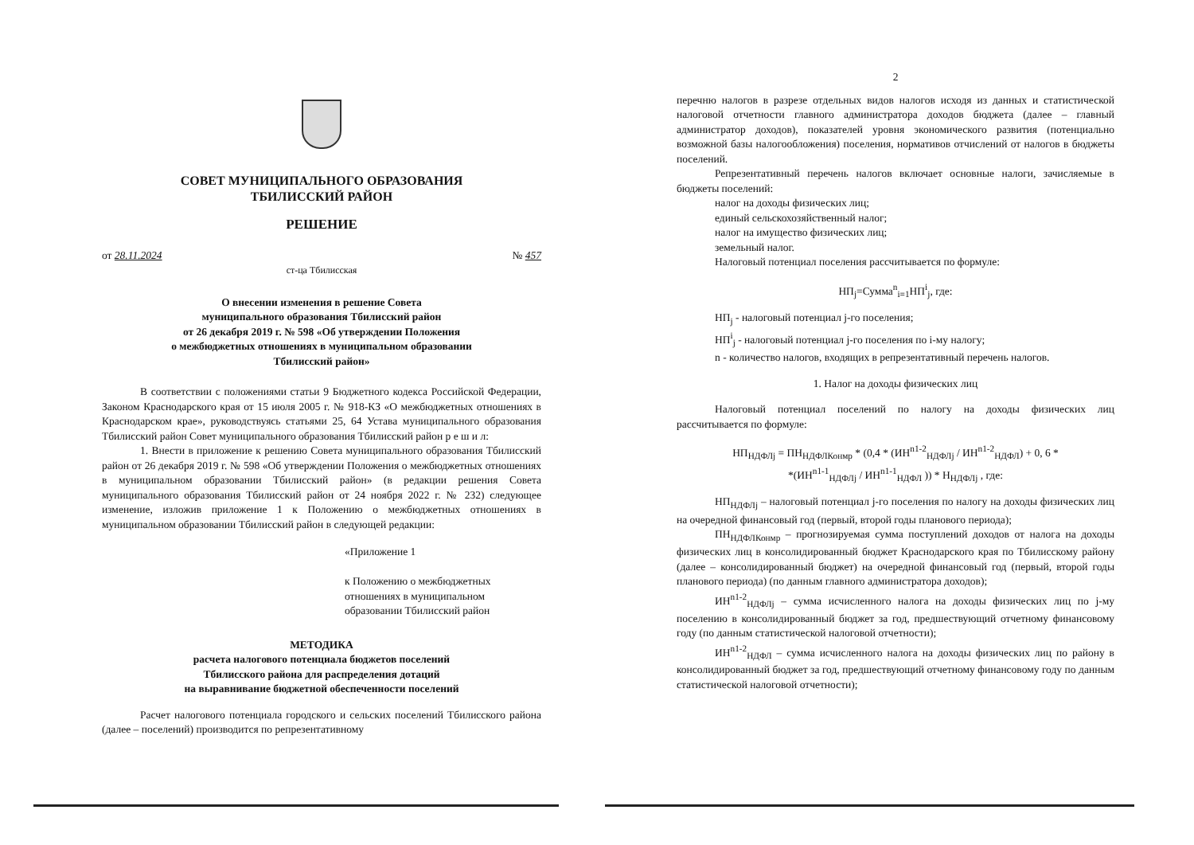СОВЕТ МУНИЦИПАЛЬНОГО ОБРАЗОВАНИЯ
ТБИЛИССКИЙ РАЙОН
РЕШЕНИЕ
от 28.11.2024 № 457
ст-ца Тбилисская
О внесении изменения в решение Совета
муниципального образования Тбилисский район
от 26 декабря 2019 г. № 598 «Об утверждении Положения
о межбюджетных отношениях в муниципальном образовании
Тбилисский район»
В соответствии с положениями статьи 9 Бюджетного кодекса Российской Федерации, Законом Краснодарского края от 15 июля 2005 г. № 918-КЗ «О межбюджетных отношениях в Краснодарском крае», руководствуясь статьями 25, 64 Устава муниципального образования Тбилисский район Совет муниципального образования Тбилисский район р е ш и л:
1. Внести в приложение к решению Совета муниципального образования Тбилисский район от 26 декабря 2019 г. № 598 «Об утверждении Положения о межбюджетных отношениях в муниципальном образовании Тбилисский район» (в редакции решения Совета муниципального образования Тбилисский район от 24 ноября 2022 г. № 232) следующее изменение, изложив приложение 1 к Положению о межбюджетных отношениях в муниципальном образовании Тбилисский район в следующей редакции:
«Приложение 1
к Положению о межбюджетных
отношениях в муниципальном
образовании Тбилисский район
МЕТОДИКА
расчета налогового потенциала бюджетов поселений
Тбилисского района для распределения дотаций
на выравнивание бюджетной обеспеченности поселений
Расчет налогового потенциала городского и сельских поселений Тбилисского района (далее – поселений) производится по репрезентативному
2
перечню налогов в разрезе отдельных видов налогов исходя из данных и статистической налоговой отчетности главного администратора доходов бюджета (далее – главный администратор доходов), показателей уровня экономического развития (потенциально возможной базы налогообложения) поселения, нормативов отчислений от налогов в бюджеты поселений.
Репрезентативный перечень налогов включает основные налоги, зачисляемые в бюджеты поселений:
налог на доходы физических лиц;
единый сельскохозяйственный налог;
налог на имущество физических лиц;
земельный налог.
Налоговый потенциал поселения рассчитывается по формуле:
НП<sub>j</sub>=Сумма<sup>n</sup><sub>i=1</sub>НП<sup>i</sup><sub>j</sub>, где:
НП<sub>j</sub> - налоговый потенциал j-го поселения;
НП<sup>i</sup><sub>j</sub> - налоговый потенциал j-го поселения по i-му налогу;
n - количество налогов, входящих в репрезентативный перечень налогов.
1. Налог на доходы физических лиц
Налоговый потенциал поселений по налогу на доходы физических лиц рассчитывается по формуле:
НП<sub>НДФЛj</sub> = ПН<sub>НДФЛКонмр</sub> * (0,4 * (ИН<sup>n1-2</sup><sub>НДФЛj</sub> / ИН<sup>n1-2</sup><sub>НДФЛ</sub>) + 0, 6 *
*(ИН<sup>n1-1</sup><sub>НДФЛj</sub> / ИН<sup>n1-1</sup><sub>НДФЛ</sub> )) * Н<sub>НДФЛj</sub> , где:
НП<sub>НДФЛj</sub> – налоговый потенциал j-го поселения по налогу на доходы физических лиц на очередной финансовый год (первый, второй годы планового периода);
ПН<sub>НДФЛКонмр</sub> – прогнозируемая сумма поступлений доходов от налога на доходы физических лиц в консолидированный бюджет Краснодарского края по Тбилисскому району (далее – консолидированный бюджет) на очередной финансовый год (первый, второй годы планового периода) (по данным главного администратора доходов);
ИН<sup>n1-2</sup><sub>НДФЛj</sub> – сумма исчисленного налога на доходы физических лиц по j-му поселению в консолидированный бюджет за год, предшествующий отчетному финансовому году (по данным статистической налоговой отчетности);
ИН<sup>n1-2</sup><sub>НДФЛ</sub> – сумма исчисленного налога на доходы физических лиц по району в консолидированный бюджет за год, предшествующий отчетному финансовому году по данным статистической налоговой отчетности);